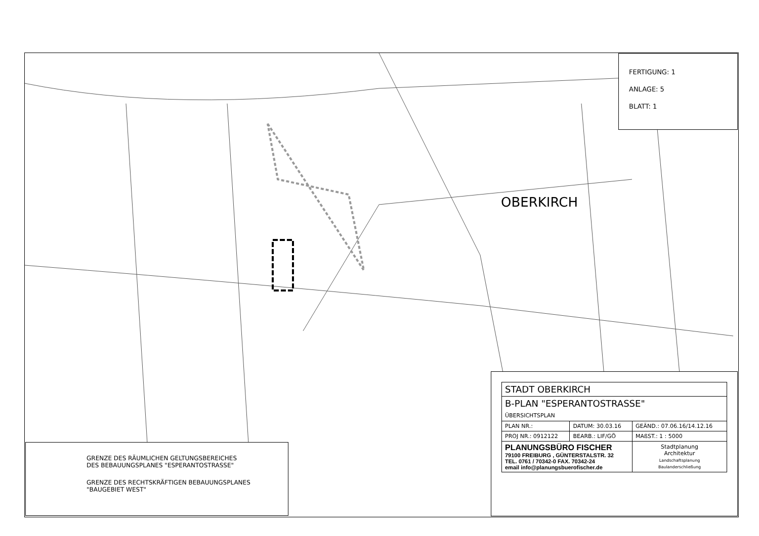FERTIGUNG: 1
ANLAGE: 5
BLATT: 1
OBERKIRCH
GRENZE DES RÄUMLICHEN GELTUNGSBEREICHES
DES BEBAUUNGSPLANES "ESPERANTOSTRASSE"
GRENZE DES RECHTSKRÄFTIGEN BEBAUUNGSPLANES
"BAUGEBIET WEST"
| STADT OBERKIRCH | | |
| B-PLAN "ESPERANTOSTRASSE" ÜBERSICHTSPLAN | | |
| PLAN NR.: | DATUM: 30.03.16 | GEÄND.: 07.06.16/14.12.16 |
| PROJ NR.: 0912122 | BEARB.: LIF/GÖ | MAßST.: 1 : 5000 |
| PLANUNGSBÜRO FISCHER 79100 FREIBURG , GÜNTERSTALSTR. 32 TEL. 0761 / 70342-0 FAX. 70342-24 email info@planungsbuerofischer.de | | Stadtplanung Architektur Landschaftsplanung Baulanderschließung |